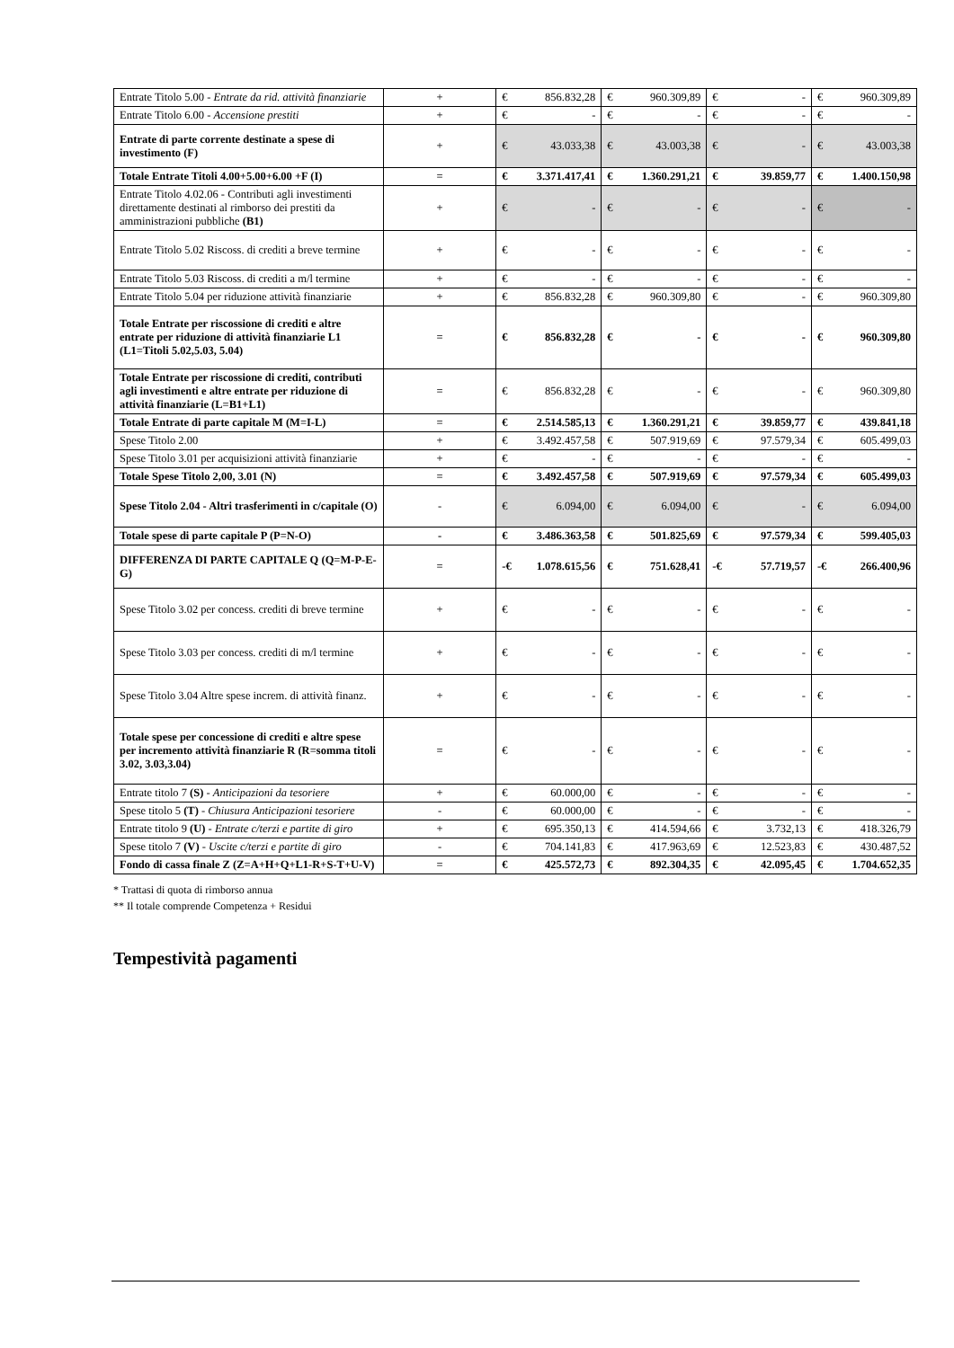| Entrate Titolo 5.00 - Entrate da rid. attività finanziarie | + | € 856.832,28 | € 960.309,89 | € - | € 960.309,89 |
| Entrate Titolo 6.00 - Accensione prestiti | + | € - | € - | € - | € - |
| Entrate di parte corrente destinate a spese di investimento (F) | + | € 43.033,38 | € 43.003,38 | € - | € 43.003,38 |
| Totale Entrate Titoli 4.00+5.00+6.00 +F (I) | = | € 3.371.417,41 | € 1.360.291,21 | € 39.859,77 | € 1.400.150,98 |
| Entrate Titolo 4.02.06 - Contributi agli investimenti direttamente destinati al rimborso dei prestiti da amministrazioni pubbliche (B1) | + | € - | € - | € - | € - |
| Entrate Titolo 5.02 Riscoss. di crediti a breve termine | + | € - | € - | € - | € - |
| Entrate Titolo 5.03 Riscoss. di crediti a m/l termine | + | € - | € - | € - | € - |
| Entrate Titolo 5.04 per riduzione attività finanziarie | + | € 856.832,28 | € 960.309,80 | € - | € 960.309,80 |
| Totale Entrate per riscossione di crediti e altre entrate per riduzione di attività finanziarie L1 (L1=Titoli 5.02,5.03, 5.04) | = | € 856.832,28 | € - | € - | € 960.309,80 |
| Totale Entrate per riscossione di crediti, contributi agli investimenti e altre entrate per riduzione di attività finanziarie (L=B1+L1) | = | € 856.832,28 | € - | € - | € 960.309,80 |
| Totale Entrate di parte capitale M (M=I-L) | = | € 2.514.585,13 | € 1.360.291,21 | € 39.859,77 | € 439.841,18 |
| Spese Titolo 2.00 | + | € 3.492.457,58 | € 507.919,69 | € 97.579,34 | € 605.499,03 |
| Spese Titolo 3.01 per acquisizioni attività finanziarie | + | € - | € - | € - | € - |
| Totale Spese Titolo 2,00, 3.01 (N) | = | € 3.492.457,58 | € 507.919,69 | € 97.579,34 | € 605.499,03 |
| Spese Titolo 2.04 - Altri trasferimenti in c/capitale (O) | - | € 6.094,00 | € 6.094,00 | € - | € 6.094,00 |
| Totale spese di parte capitale P (P=N-O) | - | € 3.486.363,58 | € 501.825,69 | € 97.579,34 | € 599.405,03 |
| DIFFERENZA DI PARTE CAPITALE Q (Q=M-P-E-G) | = | -€ 1.078.615,56 | € 751.628,41 | -€ 57.719,57 | -€ 266.400,96 |
| Spese Titolo 3.02 per concess. crediti di breve termine | + | € - | € - | € - | € - |
| Spese Titolo 3.03 per concess. crediti di m/l termine | + | € - | € - | € - | € - |
| Spese Titolo 3.04 Altre spese increm. di attività finanz. | + | € - | € - | € - | € - |
| Totale spese per concessione di crediti e altre spese per incremento attività finanziarie R (R=somma titoli 3.02, 3.03,3.04) | = | € - | € - | € - | € - |
| Entrate titolo 7 (S) - Anticipazioni da tesoriere | + | € 60.000,00 | € - | € - | € - |
| Spese titolo 5 (T) - Chiusura Anticipazioni tesoriere | - | € 60.000,00 | € - | € - | € - |
| Entrate titolo 9 (U) - Entrate c/terzi e partite di giro | + | € 695.350,13 | € 414.594,66 | € 3.732,13 | € 418.326,79 |
| Spese titolo 7 (V) - Uscite c/terzi e partite di giro | - | € 704.141,83 | € 417.963,69 | € 12.523,83 | € 430.487,52 |
| Fondo di cassa finale Z (Z=A+H+Q+L1-R+S-T+U-V) | = | € 425.572,73 | € 892.304,35 | € 42.095,45 | € 1.704.652,35 |
* Trattasi di quota di rimborso annua
** Il totale comprende Competenza + Residui
Tempestività pagamenti